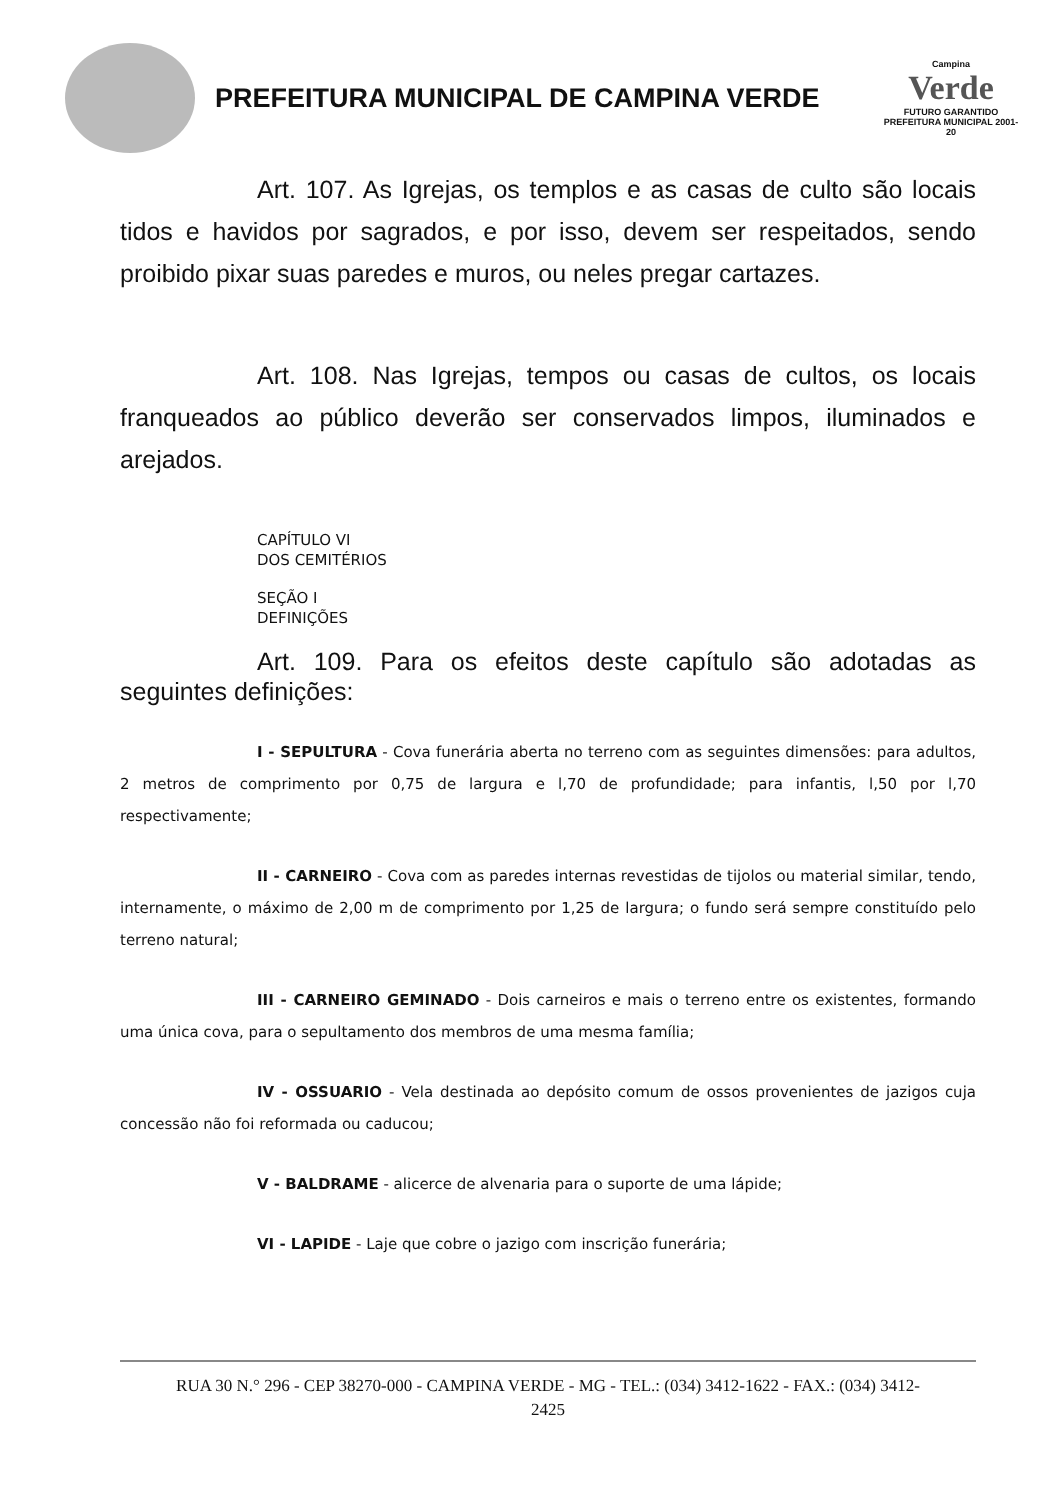PREFEITURA MUNICIPAL DE CAMPINA VERDE
Campina
Verde
FUTURO GARANTIDO
PREFEITURA MUNICIPAL 2001-20
Art. 107. As Igrejas, os templos e as casas de culto são locais tidos e havidos por sagrados, e por isso, devem ser respeitados, sendo proibido pixar suas paredes e muros, ou neles pregar cartazes.
Art. 108. Nas Igrejas, tempos ou casas de cultos, os locais franqueados ao público deverão ser conservados limpos, iluminados e arejados.
CAPÍTULO VI
DOS CEMITÉRIOS
SEÇÃO I
DEFINIÇÕES
Art. 109. Para os efeitos deste capítulo são adotadas as seguintes definições:
I - SEPULTURA - Cova funerária aberta no terreno com as seguintes dimensões: para adultos, 2 metros de comprimento por 0,75 de largura e l,70 de profundidade; para infantis, l,50 por l,70 respectivamente;
II - CARNEIRO - Cova com as paredes internas revestidas de tijolos ou material similar, tendo, internamente, o máximo de 2,00 m de comprimento por 1,25 de largura; o fundo será sempre constituído pelo terreno natural;
III - CARNEIRO GEMINADO - Dois carneiros e mais o terreno entre os existentes, formando uma única cova, para o sepultamento dos membros de uma mesma família;
IV - OSSUARIO - Vela destinada ao depósito comum de ossos provenientes de jazigos cuja concessão não foi reformada ou caducou;
V - BALDRAME - alicerce de alvenaria para o suporte de uma lápide;
VI - LAPIDE - Laje que cobre o jazigo com inscrição funerária;
RUA 30 N.° 296 - CEP 38270-000 - CAMPINA VERDE - MG - TEL.: (034) 3412-1622 - FAX.: (034) 3412-
2425